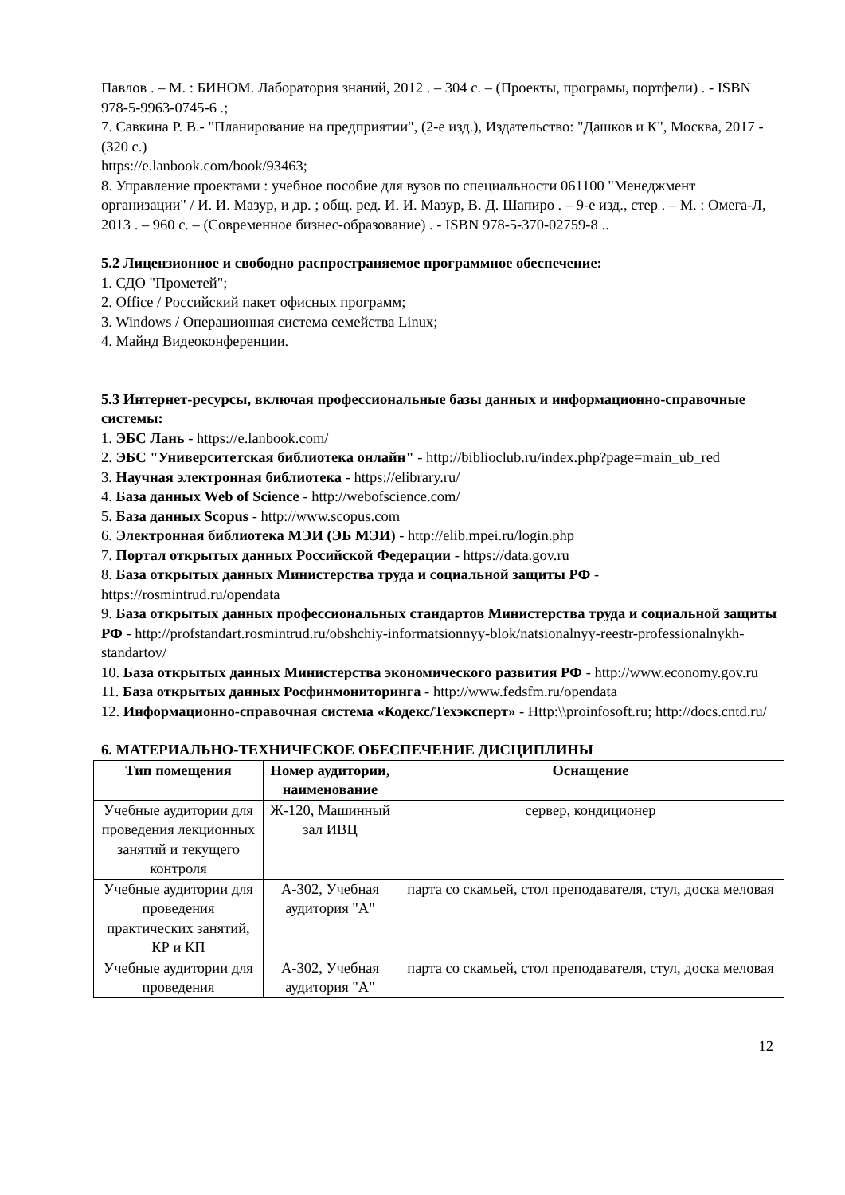Павлов . – М. : БИНОМ. Лаборатория знаний, 2012 . – 304 с. – (Проекты, програмы, портфели) . - ISBN 978-5-9963-0745-6 .;
7. Савкина Р. В.- "Планирование на предприятии", (2-е изд.), Издательство: "Дашков и К", Москва, 2017 - (320 с.)
https://e.lanbook.com/book/93463;
8. Управление проектами : учебное пособие для вузов по специальности 061100 "Менеджмент организации" / И. И. Мазур, и др. ; общ. ред. И. И. Мазур, В. Д. Шапиро . – 9-е изд., стер . – М. : Омега-Л, 2013 . – 960 с. – (Современное бизнес-образование) . - ISBN 978-5-370-02759-8 ..
5.2 Лицензионное и свободно распространяемое программное обеспечение:
1. СДО "Прометей";
2. Office / Российский пакет офисных программ;
3. Windows / Операционная система семейства Linux;
4. Майнд Видеоконференции.
5.3 Интернет-ресурсы, включая профессиональные базы данных и информационно-справочные системы:
1. ЭБС Лань - https://e.lanbook.com/
2. ЭБС "Университетская библиотека онлайн" - http://biblioclub.ru/index.php?page=main_ub_red
3. Научная электронная библиотека - https://elibrary.ru/
4. База данных Web of Science - http://webofscience.com/
5. База данных Scopus - http://www.scopus.com
6. Электронная библиотека МЭИ (ЭБ МЭИ) - http://elib.mpei.ru/login.php
7. Портал открытых данных Российской Федерации - https://data.gov.ru
8. База открытых данных Министерства труда и социальной защиты РФ - https://rosmintrud.ru/opendata
9. База открытых данных профессиональных стандартов Министерства труда и социальной защиты РФ - http://profstandart.rosmintrud.ru/obshchiy-informatsionnyy-blok/natsionalnyy-reestr-professionalnykh-standartov/
10. База открытых данных Министерства экономического развития РФ - http://www.economy.gov.ru
11. База открытых данных Росфинмониторинга - http://www.fedsfm.ru/opendata
12. Информационно-справочная система «Кодекс/Техэксперт» - Http:\\proinfosoft.ru; http://docs.cntd.ru/
6. МАТЕРИАЛЬНО-ТЕХНИЧЕСКОЕ ОБЕСПЕЧЕНИЕ ДИСЦИПЛИНЫ
| Тип помещения | Номер аудитории, наименование | Оснащение |
| --- | --- | --- |
| Учебные аудитории для проведения лекционных занятий и текущего контроля | Ж-120, Машинный зал ИВЦ | сервер, кондиционер |
| Учебные аудитории для проведения практических занятий, КР и КП | А-302, Учебная аудитория "А" | парта со скамьей, стол преподавателя, стул, доска меловая |
| Учебные аудитории для проведения | А-302, Учебная аудитория "А" | парта со скамьей, стол преподавателя, стул, доска меловая |
12